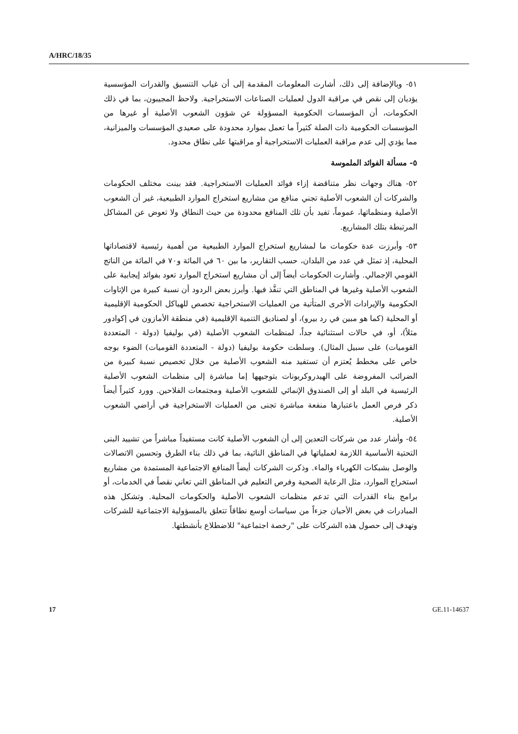A/HRC/18/35
٥١- وبالإضافة إلى ذلك، أشارت المعلومات المقدمة إلى أن غياب التنسيق والقدرات المؤسسية يؤديان إلى نقص في مراقبة الدول لعمليات الصناعات الاستخراجية. ولاحظ المجيبون، بما في ذلك الحكومات، أن المؤسسات الحكومية المسؤولة عن شؤون الشعوب الأصلية أو غيرها من المؤسسات الحكومية ذات الصلة كثيراً ما تعمل بموارد محدودة على صعيدي المؤسسات والميزانية، مما يؤدي إلى عدم مراقبة العمليات الاستخراجية أو مراقبتها على نطاق محدود.
٥- مسألة الفوائد الملموسة
٥٢- هناك وجهات نظر متناقضة إزاء فوائد العمليات الاستخراجية. فقد بينت مختلف الحكومات والشركات أن الشعوب الأصلية تجني منافع من مشاريع استخراج الموارد الطبيعية، غير أن الشعوب الأصلية ومنظماتها، عموماً، تفيد بأن تلك المنافع محدودة من حيث النطاق ولا تعوض عن المشاكل المرتبطة بتلك المشاريع.
٥٣- وأبرزت عدة حكومات ما لمشاريع استخراج الموارد الطبيعية من أهمية رئيسية لاقتصاداتها المحلية، إذ تمثل في عدد من البلدان، حسب التقارير، ما بين ٦٠ في المائة و٧٠ في المائة من الناتج القومي الإجمالي. وأشارت الحكومات أيضاً إلى أن مشاريع استخراج الموارد تعود بفوائد إيجابية على الشعوب الأصلية وغيرها في المناطق التي تنفَّذ فيها. وأبرز بعض الردود أن نسبة كبيرة من الإتاوات الحكومية والإيرادات الأخرى المتأتية من العمليات الاستخراجية تخصص للهياكل الحكومية الإقليمية أو المحلية (كما هو مبين في رد بيرو)، أو لصناديق التنمية الإقليمية (في منطقة الأمازون في إكوادور مثلاً)، أو، في حالات استثنائية جداً، لمنظمات الشعوب الأصلية (في بوليفيا (دولة - المتعددة القوميات) على سبيل المثال). وسلطت حكومة بوليفيا (دولة - المتعددة القوميات) الضوء بوجه خاص على مخطط يُعتزم أن تستفيد منه الشعوب الأصلية من خلال تخصيص نسبة كبيرة من الضرائب المفروضة على الهيدروكربونات بتوجيهها إما مباشرة إلى منظمات الشعوب الأصلية الرئيسية في البلد أو إلى الصندوق الإنمائي للشعوب الأصلية ومجتمعات الفلاحين. وورد كثيراً أيضاً ذكر فرص العمل باعتبارها منفعة مباشرة تجنى من العمليات الاستخراجية في أراضي الشعوب الأصلية.
٥٤- وأشار عدد من شركات التعدين إلى أن الشعوب الأصلية كانت مستفيداً مباشراً من تشييد البنى التحتية الأساسية اللازمة لعملياتها في المناطق النائية، بما في ذلك بناء الطرق وتحسين الاتصالات والوصل بشبكات الكهرباء والماء. وذكرت الشركات أيضاً المنافع الاجتماعية المستمدة من مشاريع استخراج الموارد، مثل الرعاية الصحية وفرص التعليم في المناطق التي تعاني نقصاً في الخدمات، أو برامج بناء القدرات التي تدعم منظمات الشعوب الأصلية والحكومات المحلية. وتشكل هذه المبادرات في بعض الأحيان جزءاً من سياسات أوسع نطاقاً تتعلق بالمسؤولية الاجتماعية للشركات وتهدف إلى حصول هذه الشركات على "رخصة اجتماعية" للاضطلاع بأنشطتها.
17 GE.11-14637